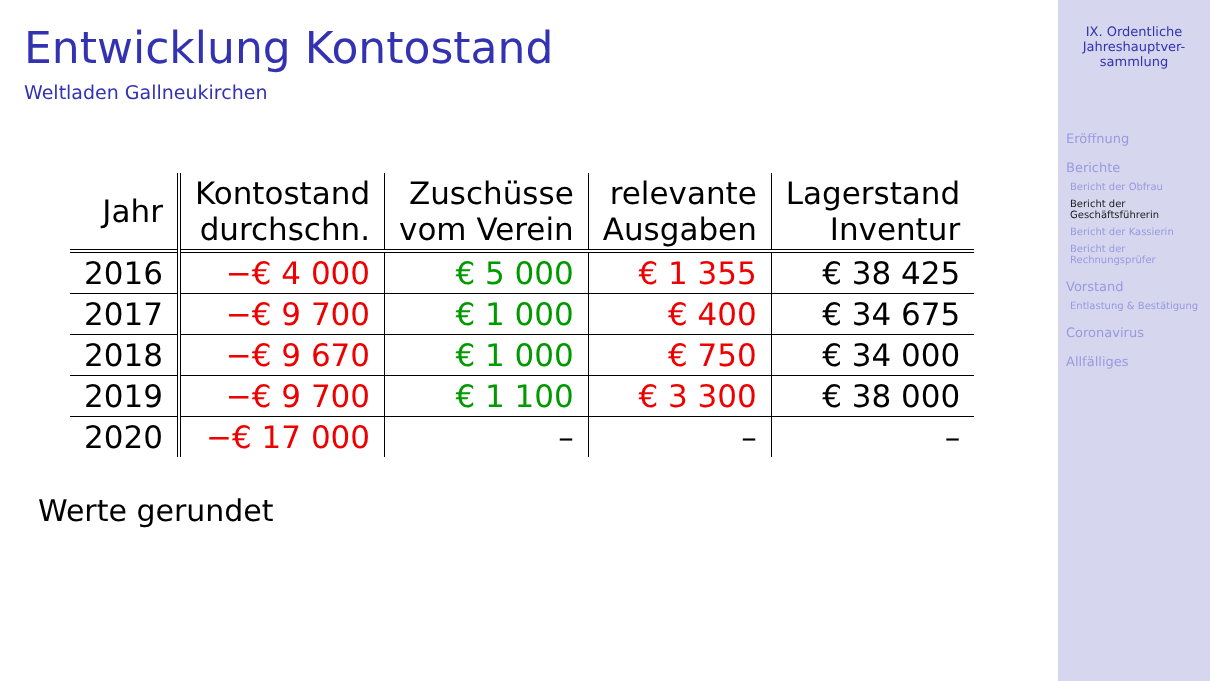Entwicklung Kontostand
Weltladen Gallneukirchen
| Jahr | Kontostand durchschn. | Zuschüsse vom Verein | relevante Ausgaben | Lagerstand Inventur |
| --- | --- | --- | --- | --- |
| 2016 | −€ 4 000 | € 5 000 | € 1 355 | € 38 425 |
| 2017 | −€ 9 700 | € 1 000 | € 400 | € 34 675 |
| 2018 | −€ 9 670 | € 1 000 | € 750 | € 34 000 |
| 2019 | −€ 9 700 | € 1 100 | € 3 300 | € 38 000 |
| 2020 | −€ 17 000 | – | – | – |
Werte gerundet
IX. Ordentliche Jahreshauptver-
sammlung
Eröffnung
Berichte
Bericht der Obfrau
Bericht der Geschäftsführerin
Bericht der Kassierin
Bericht der Rechnungsprüfer
Vorstand
Entlastung & Bestätigung
Coronavirus
Allfälliges